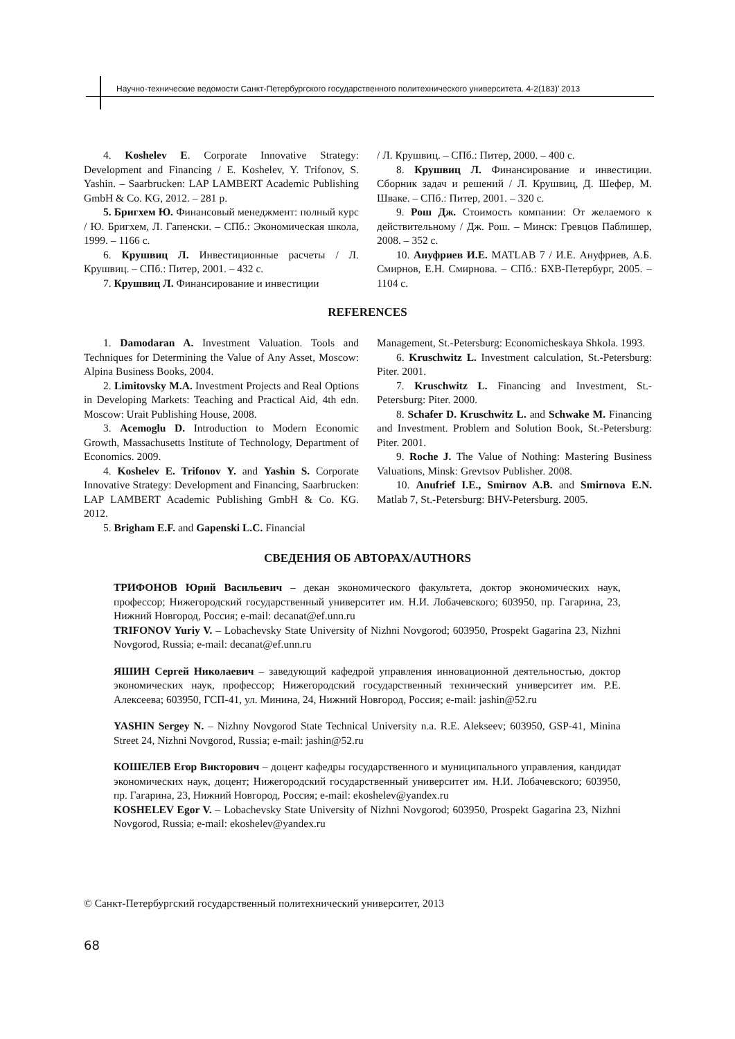Научно-технические ведомости Санкт-Петербургского государственного политехнического университета. 4-2(183)’ 2013
4. Koshelev E. Corporate Innovative Strategy: Development and Financing / E. Koshelev, Y. Trifonov, S. Yashin. – Saarbrucken: LAP LAMBERT Academic Publishing GmbH & Co. KG, 2012. – 281 p.
5. Бригхем Ю. Финансовый менеджмент: полный курс / Ю. Бригхем, Л. Гапенски. – СПб.: Экономическая школа, 1999. – 1166 с.
6. Крушвиц Л. Инвестиционные расчеты / Л. Крушвиц. – СПб.: Питер, 2001. – 432 с.
7. Крушвиц Л. Финансирование и инвестиции
/ Л. Крушвиц. – СПб.: Питер, 2000. – 400 с.
8. Крушвиц Л. Финансирование и инвестиции. Сборник задач и решений / Л. Крушвиц, Д. Шефер, М. Шваке. – СПб.: Питер, 2001. – 320 с.
9. Рош Дж. Стоимость компании: От желаемого к действительному / Дж. Рош. – Минск: Гревцов Паблишер, 2008. – 352 с.
10. Ануфриев И.Е. MATLAB 7 / И.Е. Ануфриев, А.Б. Смирнов, Е.Н. Смирнова. – СПб.: БХВ-Петербург, 2005. – 1104 с.
REFERENCES
1. Damodaran A. Investment Valuation. Tools and Techniques for Determining the Value of Any Asset, Moscow: Alpina Business Books, 2004.
2. Limitovsky M.A. Investment Projects and Real Options in Developing Markets: Teaching and Practical Aid, 4th edn. Moscow: Urait Publishing House, 2008.
3. Acemoglu D. Introduction to Modern Economic Growth, Massachusetts Institute of Technology, Department of Economics. 2009.
4. Koshelev E. Trifonov Y. and Yashin S. Corporate Innovative Strategy: Development and Financing, Saarbrucken: LAP LAMBERT Academic Publishing GmbH & Co. KG. 2012.
5. Brigham E.F. and Gapenski L.C. Financial
Management, St.-Petersburg: Economicheskaya Shkola. 1993.
6. Kruschwitz L. Investment calculation, St.-Petersburg: Piter. 2001.
7. Kruschwitz L. Financing and Investment, St.-Petersburg: Piter. 2000.
8. Schafer D. Kruschwitz L. and Schwake M. Financing and Investment. Problem and Solution Book, St.-Petersburg: Piter. 2001.
9. Roche J. The Value of Nothing: Mastering Business Valuations, Minsk: Grevtsov Publisher. 2008.
10. Anufrief I.E., Smirnov A.B. and Smirnova E.N. Matlab 7, St.-Petersburg: BHV-Petersburg. 2005.
СВЕДЕНИЯ ОБ АВТОРАХ/AUTHORS
ТРИФОНОВ Юрий Васильевич – декан экономического факультета, доктор экономических наук, профессор; Нижегородский государственный университет им. Н.И. Лобачевского; 603950, пр. Гагарина, 23, Нижний Новгород, Россия; e-mail: decanat@ef.unn.ru
TRIFONOV Yuriy V. – Lobachevsky State University of Nizhni Novgorod; 603950, Prospekt Gagarina 23, Nizhni Novgorod, Russia; e-mail: decanat@ef.unn.ru
ЯШИН Сергей Николаевич – заведующий кафедрой управления инновационной деятельностью, доктор экономических наук, профессор; Нижегородский государственный технический университет им. Р.Е. Алексеева; 603950, ГСП-41, ул. Минина, 24, Нижний Новгород, Россия; e-mail: jashin@52.ru
YASHIN Sergey N. – Nizhny Novgorod State Technical University n.a. R.E. Alekseev; 603950, GSP-41, Minina Street 24, Nizhni Novgorod, Russia; e-mail: jashin@52.ru
КОШЕЛЕВ Егор Викторович – доцент кафедры государственного и муниципального управления, кандидат экономических наук, доцент; Нижегородский государственный университет им. Н.И. Лобачевского; 603950, пр. Гагарина, 23, Нижний Новгород, Россия; e-mail: ekoshelev@yandex.ru
KOSHELEV Egor V. – Lobachevsky State University of Nizhni Novgorod; 603950, Prospekt Gagarina 23, Nizhni Novgorod, Russia; e-mail: ekoshelev@yandex.ru
© Санкт-Петербургский государственный политехнический университет, 2013
68